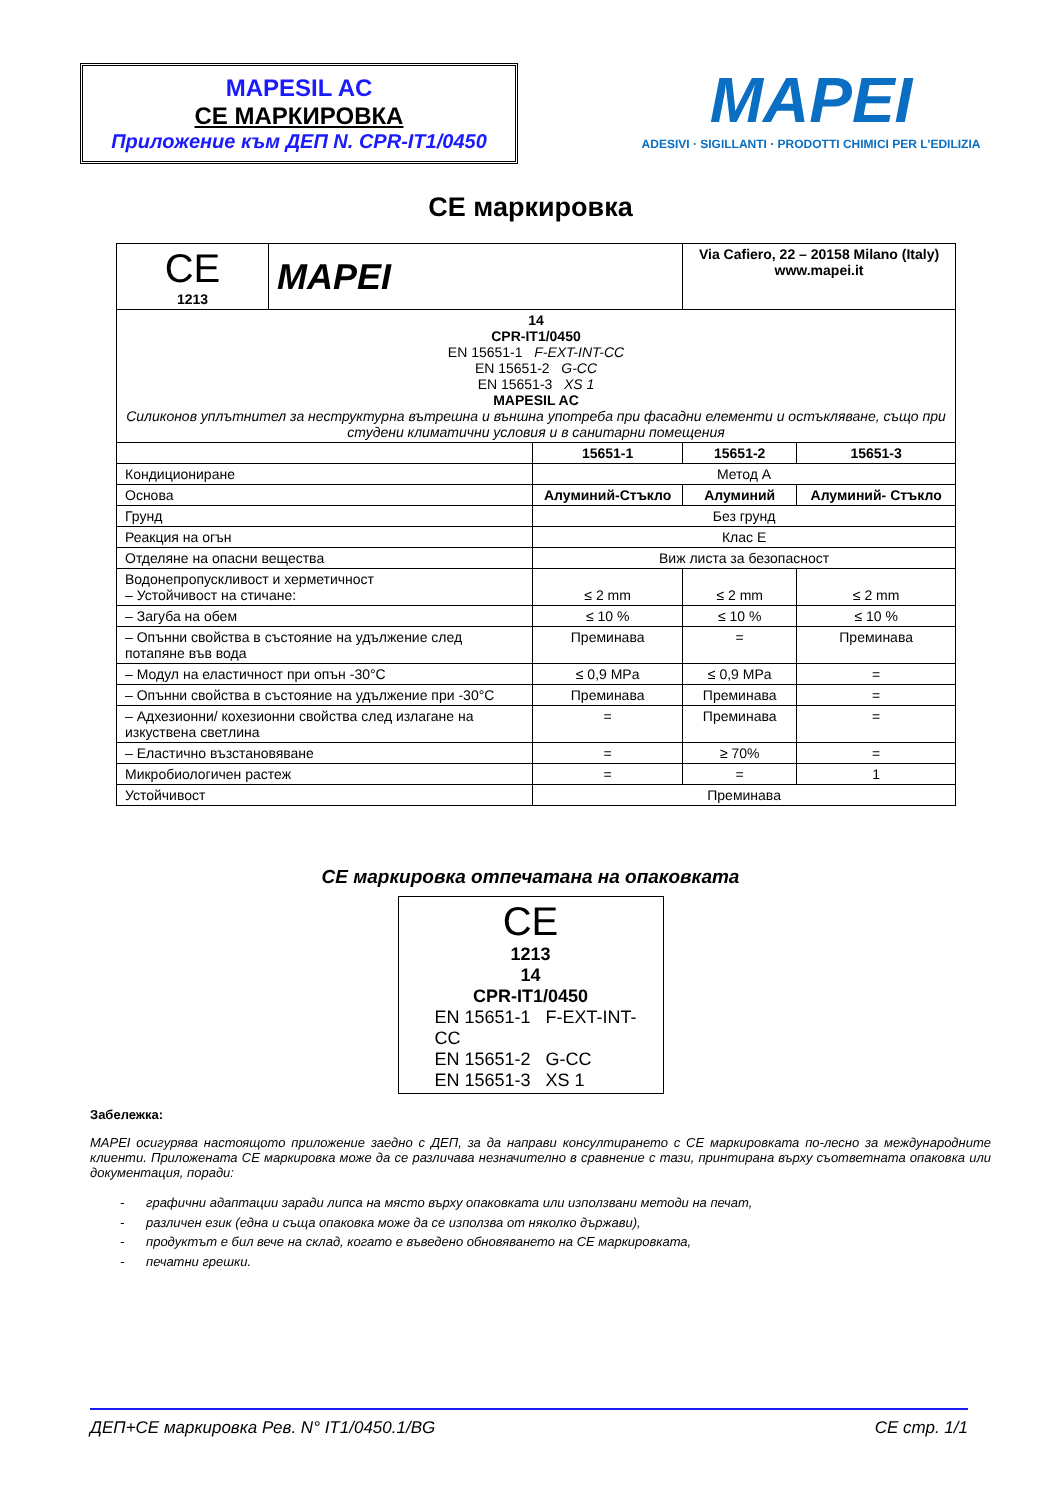MAPESIL AC
CE МАРКИРОВКА
Приложение към ДЕП N. CPR-IT1/0450
MAPEI
ADESIVI · SIGILLANTI · PRODOTTI CHIMICI PER L'EDILIZIA
CE маркировка
| CE 1213 | MAPEI | | Via Cafiero, 22 – 20158 Milano (Italy) www.mapei.it | |
| 14 CPR-IT1/0450 EN 15651-1 F-EXT-INT-CC EN 15651-2 G-CC EN 15651-3 XS 1 MAPESIL AC Силиконов уплътнител за неструктурна вътрешна и външна употреба при фасадни елементи и остъкляване, също при студени климатични условия и в санитарни помещения | | | | |
| | | 15651-1 | 15651-2 | 15651-3 |
| Кондициониране | | Метод А | | |
| Основа | | Алуминий-Стъкло | Алуминий | Алуминий- Стъкло |
| Грунд | | Без грунд | | |
| Реакция на огън | | Клас E | | |
| Отделяне на опасни вещества | | Виж листа за безопасност | | |
| Водонепропускливост и херметичност – Устойчивост на стичане: | | ≤ 2 mm | ≤ 2 mm | ≤ 2 mm |
| – Загуба на обем | | ≤ 10 % | ≤ 10 % | ≤ 10 % |
| – Опънни свойства в състояние на удължение след потапяне във вода | | Преминава | = | Преминава |
| – Модул на еластичност при опън -30°C | | ≤ 0,9 MPa | ≤ 0,9 MPa | = |
| – Опънни свойства в състояние на удължение при -30°C | | Преминава | Преминава | = |
| – Адхезионни/ кохезионни свойства след излагане на изкуствена светлина | | = | Преминава | = |
| – Еластично възстановяване | | = | ≥ 70% | = |
| Микробиологичен растеж | | = | = | 1 |
| Устойчивост | | Преминава | | |
CE маркировка отпечатана на опаковката
CE
1213
14
CPR-IT1/0450
EN 15651-1 F-EXT-INT-CC
EN 15651-2 G-CC
EN 15651-3 XS 1
Забележка:
MAPEI осигурява настоящото приложение заедно с ДЕП, за да направи консултирането с CE маркировката по-лесно за международните клиенти. Приложената CE маркировка може да се различава незначително в сравнение с тази, принтирана върху съответната опаковка или документация, поради:
- графични адаптации заради липса на място върху опаковката или използвани методи на печат,
- различен език (една и съща опаковка може да се използва от няколко държави),
- продуктът е бил вече на склад, когато е въведено обновяването на CE маркировката,
- печатни грешки.
ДЕП+CE маркировка Рев. N° IT1/0450.1/BG CE стр. 1/1